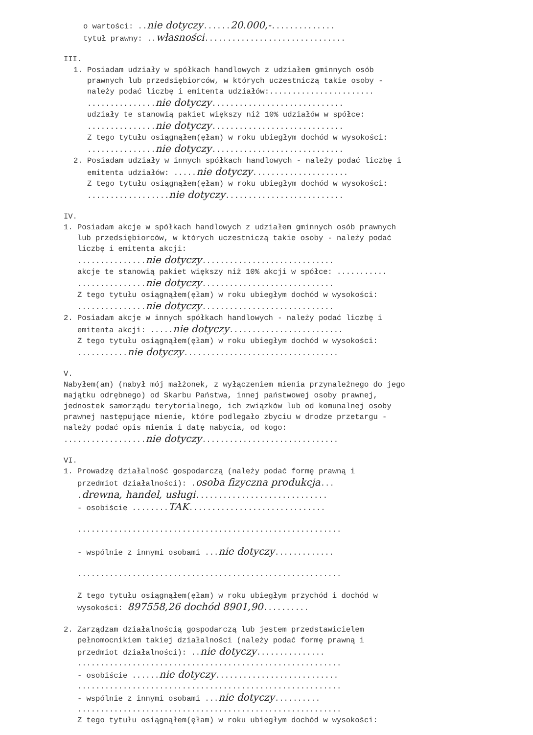o wartości: ..nie dotyczy......20.000,-..............
tytuł prawny: ..własności...............................
III.
1. Posiadam udziały w spółkach handlowych z udziałem gminnych osób prawnych lub przedsiębiorców, w których uczestniczą takie osoby - należy podać liczbę i emitenta udziałów:....................... ...............nie dotyczy............................. udziały te stanowią pakiet większy niż 10% udziałów w spółce: ...............nie dotyczy............................. Z tego tytułu osiągnąłem(ęłam) w roku ubiegłym dochód w wysokości: ...............nie dotyczy............................. 2. Posiadam udziały w innych spółkach handlowych - należy podać liczbę i emitenta udziałów: .....nie dotyczy..................... Z tego tytułu osiągnąłem(ęłam) w roku ubiegłym dochód w wysokości: ..................nie dotyczy..........................
IV.
1. Posiadam akcje w spółkach handlowych z udziałem gminnych osób prawnych lub przedsiębiorców, w których uczestniczą takie osoby - należy podać liczbę i emitenta akcji: ...............nie dotyczy............................. akcje te stanowią pakiet większy niż 10% akcji w spółce: ........... ...............nie dotyczy............................. Z tego tytułu osiągnąłem(ęłam) w roku ubiegłym dochód w wysokości: ...............nie dotyczy............................. 2. Posiadam akcje w innych spółkach handlowych - należy podać liczbę i emitenta akcji: .....nie dotyczy......................... Z tego tytułu osiągnąłem(ęłam) w roku ubiegłym dochód w wysokości: ...........nie dotyczy..................................
V.
Nabyłem(am) (nabył mój małżonek, z wyłączeniem mienia przynależnego do jego majątku odrębnego) od Skarbu Państwa, innej państwowej osoby prawnej, jednostek samorządu terytorialnego, ich związków lub od komunalnej osoby prawnej następujące mienie, które podlegało zbyciu w drodze przetargu - należy podać opis mienia i datę nabycia, od kogo: ..................nie dotyczy..............................
VI.
1. Prowadzę działalność gospodarczą (należy podać formę prawną i przedmiot działalności): .osoba fizyczna produkcja... .drewna, handel, usługi............................. - osobiście ........TAK.............................. .......................................................... - wspólnie z innymi osobami ...nie dotyczy............. .......................................................... Z tego tytułu osiągnąłem(ęłam) w roku ubiegłym przychód i dochód w wysokości: 897558,26 dochód 8901,90.......... 2. Zarządzam działalnością gospodarczą lub jestem przedstawicielem pełnomocnikiem takiej działalności (należy podać formę prawną i przedmiot działalności): ..nie dotyczy............... .......................................................... - osobiście ......nie dotyczy........................... .......................................................... - wspólnie z innymi osobami ...nie dotyczy.......... .......................................................... Z tego tytułu osiągnąłem(ęłam) w roku ubiegłym dochód w wysokości: